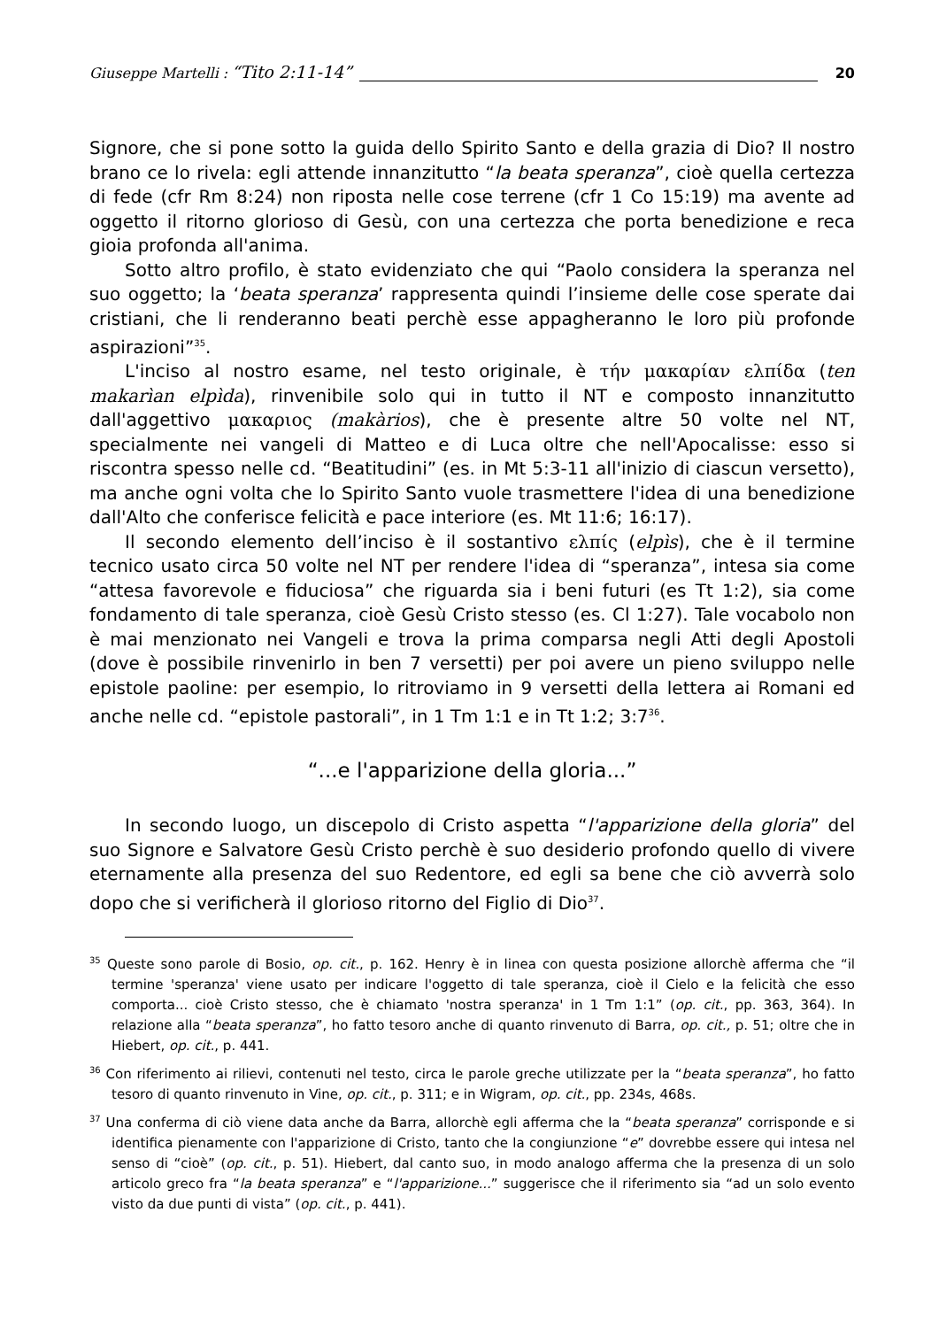Giuseppe Martelli : “Tito 2:11-14” 20
Signore, che si pone sotto la guida dello Spirito Santo e della grazia di Dio? Il nostro brano ce lo rivela: egli attende innanzitutto “la beata speranza”, cioè quella certezza di fede (cfr Rm 8:24) non riposta nelle cose terrene (cfr 1 Co 15:19) ma avente ad oggetto il ritorno glorioso di Gesù, con una certezza che porta benedizione e reca gioia profonda all'anima.
Sotto altro profilo, è stato evidenziato che qui “Paolo considera la speranza nel suo oggetto; la ‘beata speranza’ rappresenta quindi l’insieme delle cose sperate dai cristiani, che li renderanno beati perchè esse appagheranno le loro più profonde aspirazioni”<sup>35</sup>.
L'inciso al nostro esame, nel testo originale, è τήν μακαρίαν ελπίδα (ten makarìan elpìda), rinvenibile solo qui in tutto il NT e composto innanzitutto dall'aggettivo μακαριος (makàrios), che è presente altre 50 volte nel NT, specialmente nei vangeli di Matteo e di Luca oltre che nell'Apocalisse: esso si riscontra spesso nelle cd. “Beatitudini” (es. in Mt 5:3-11 all'inizio di ciascun versetto), ma anche ogni volta che lo Spirito Santo vuole trasmettere l'idea di una benedizione dall'Alto che conferisce felicità e pace interiore (es. Mt 11:6; 16:17).
Il secondo elemento dell’inciso è il sostantivo ελπίς (elpìs), che è il termine tecnico usato circa 50 volte nel NT per rendere l'idea di “speranza”, intesa sia come “attesa favorevole e fiduciosa” che riguarda sia i beni futuri (es Tt 1:2), sia come fondamento di tale speranza, cioè Gesù Cristo stesso (es. Cl 1:27). Tale vocabolo non è mai menzionato nei Vangeli e trova la prima comparsa negli Atti degli Apostoli (dove è possibile rinvenirlo in ben 7 versetti) per poi avere un pieno sviluppo nelle epistole paoline: per esempio, lo ritroviamo in 9 versetti della lettera ai Romani ed anche nelle cd. “epistole pastorali”, in 1 Tm 1:1 e in Tt 1:2; 3:7<sup>36</sup>.
“...e l'apparizione della gloria...”
In secondo luogo, un discepolo di Cristo aspetta “l'apparizione della gloria” del suo Signore e Salvatore Gesù Cristo perchè è suo desiderio profondo quello di vivere eternamente alla presenza del suo Redentore, ed egli sa bene che ciò avverrà solo dopo che si verificherà il glorioso ritorno del Figlio di Dio<sup>37</sup>.
<sup>35</sup> Queste sono parole di Bosio, op. cit., p. 162. Henry è in linea con questa posizione allorchè afferma che “il termine 'speranza' viene usato per indicare l'oggetto di tale speranza, cioè il Cielo e la felicità che esso comporta... cioè Cristo stesso, che è chiamato 'nostra speranza' in 1 Tm 1:1” (op. cit., pp. 363, 364). In relazione alla “beata speranza”, ho fatto tesoro anche di quanto rinvenuto di Barra, op. cit., p. 51; oltre che in Hiebert, op. cit., p. 441.
<sup>36</sup> Con riferimento ai rilievi, contenuti nel testo, circa le parole greche utilizzate per la “beata speranza”, ho fatto tesoro di quanto rinvenuto in Vine, op. cit., p. 311; e in Wigram, op. cit., pp. 234s, 468s.
<sup>37</sup> Una conferma di ciò viene data anche da Barra, allorchè egli afferma che la “beata speranza” corrisponde e si identifica pienamente con l'apparizione di Cristo, tanto che la congiunzione “e” dovrebbe essere qui intesa nel senso di “cioè” (op. cit., p. 51). Hiebert, dal canto suo, in modo analogo afferma che la presenza di un solo articolo greco fra “la beata speranza” e “l'apparizione...” suggerisce che il riferimento sia “ad un solo evento visto da due punti di vista” (op. cit., p. 441).